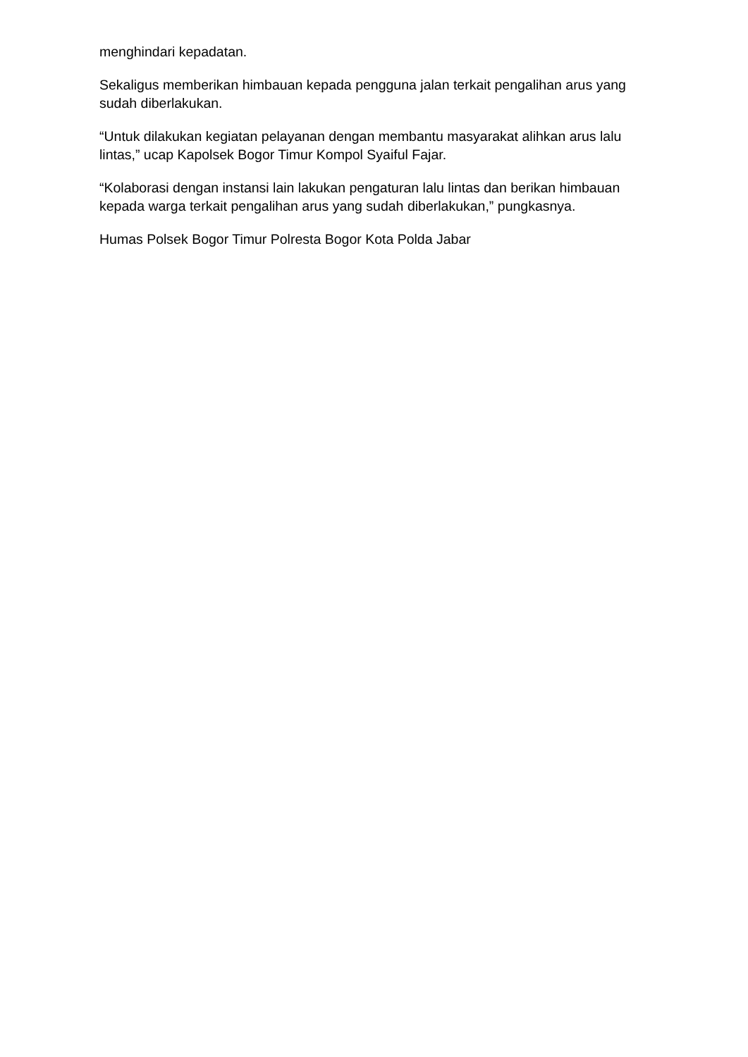menghindari kepadatan.
Sekaligus memberikan himbauan kepada pengguna jalan terkait pengalihan arus yang sudah diberlakukan.
“Untuk dilakukan kegiatan pelayanan dengan membantu masyarakat alihkan arus lalu lintas,” ucap Kapolsek Bogor Timur Kompol Syaiful Fajar.
“Kolaborasi dengan instansi lain lakukan pengaturan lalu lintas dan berikan himbauan kepada warga terkait pengalihan arus yang sudah diberlakukan,” pungkasnya.
Humas Polsek Bogor Timur Polresta Bogor Kota Polda Jabar